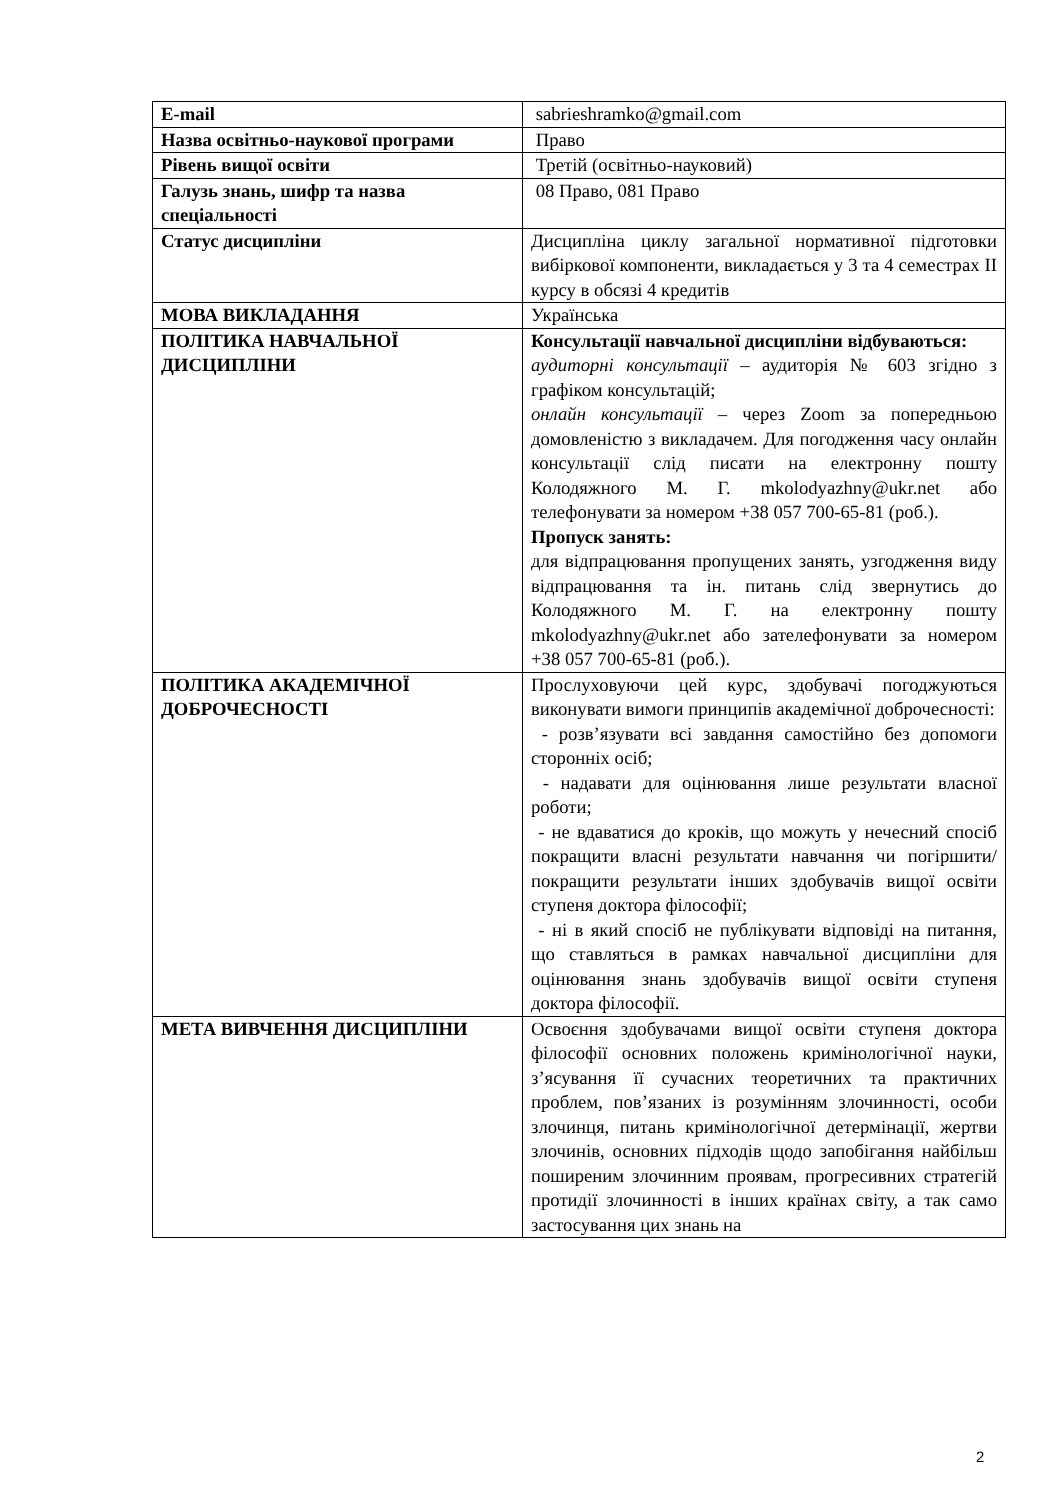| E-mail | sabrieshramko@gmail.com |
| Назва освітньо-наукової програми | Право |
| Рівень вищої освіти | Третій (освітньо-науковий) |
| Галузь знань, шифр та назва спеціальності | 08 Право, 081 Право |
| Статус дисципліни | Дисципліна циклу загальної нормативної підготовки вибіркової компоненти, викладається у 3 та 4 семестрах II курсу в обсязі 4 кредитів |
| МОВА ВИКЛАДАННЯ | Українська |
| ПОЛІТИКА НАВЧАЛЬНОЇ ДИСЦИПЛІНИ | Консультації навчальної дисципліни відбуваються: аудиторні консультації – аудиторія № 603 згідно з графіком консультацій; онлайн консультації – через Zoom за попередньою домовленістю з викладачем. Для погодження часу онлайн консультації слід писати на електронну пошту Колодяжного М. Г. mkolodyazhny@ukr.net або телефонувати за номером +38 057 700-65-81 (роб.). Пропуск занять: для відпрацювання пропущених занять, узгодження виду відпрацювання та ін. питань слід звернутись до Колодяжного М. Г. на електронну пошту mkolodyazhny@ukr.net або зателефонувати за номером +38 057 700-65-81 (роб.). |
| ПОЛІТИКА АКАДЕМІЧНОЇ ДОБРОЧЕСНОСТІ | Прослуховуючи цей курс, здобувачі погоджуються виконувати вимоги принципів академічної доброчесності: - розв’язувати всі завдання самостійно без допомоги сторонніх осіб; - надавати для оцінювання лише результати власної роботи; - не вдаватися до кроків, що можуть у нечесний спосіб покращити власні результати навчання чи погіршити/покращити результати інших здобувачів вищої освіти ступеня доктора філософії; - ні в який спосіб не публікувати відповіді на питання, що ставляться в рамках навчальної дисципліни для оцінювання знань здобувачів вищої освіти ступеня доктора філософії. |
| МЕТА ВИВЧЕННЯ ДИСЦИПЛІНИ | Освоєння здобувачами вищої освіти ступеня доктора філософії основних положень кримінологічної науки, з’ясування її сучасних теоретичних та практичних проблем, пов’язаних із розумінням злочинності, особи злочинця, питань кримінологічної детермінації, жертви злочинів, основних підходів щодо запобігання найбільш поширеним злочинним проявам, прогресивних стратегій протидії злочинності в інших країнах світу, а так само застосування цих знань на |
2